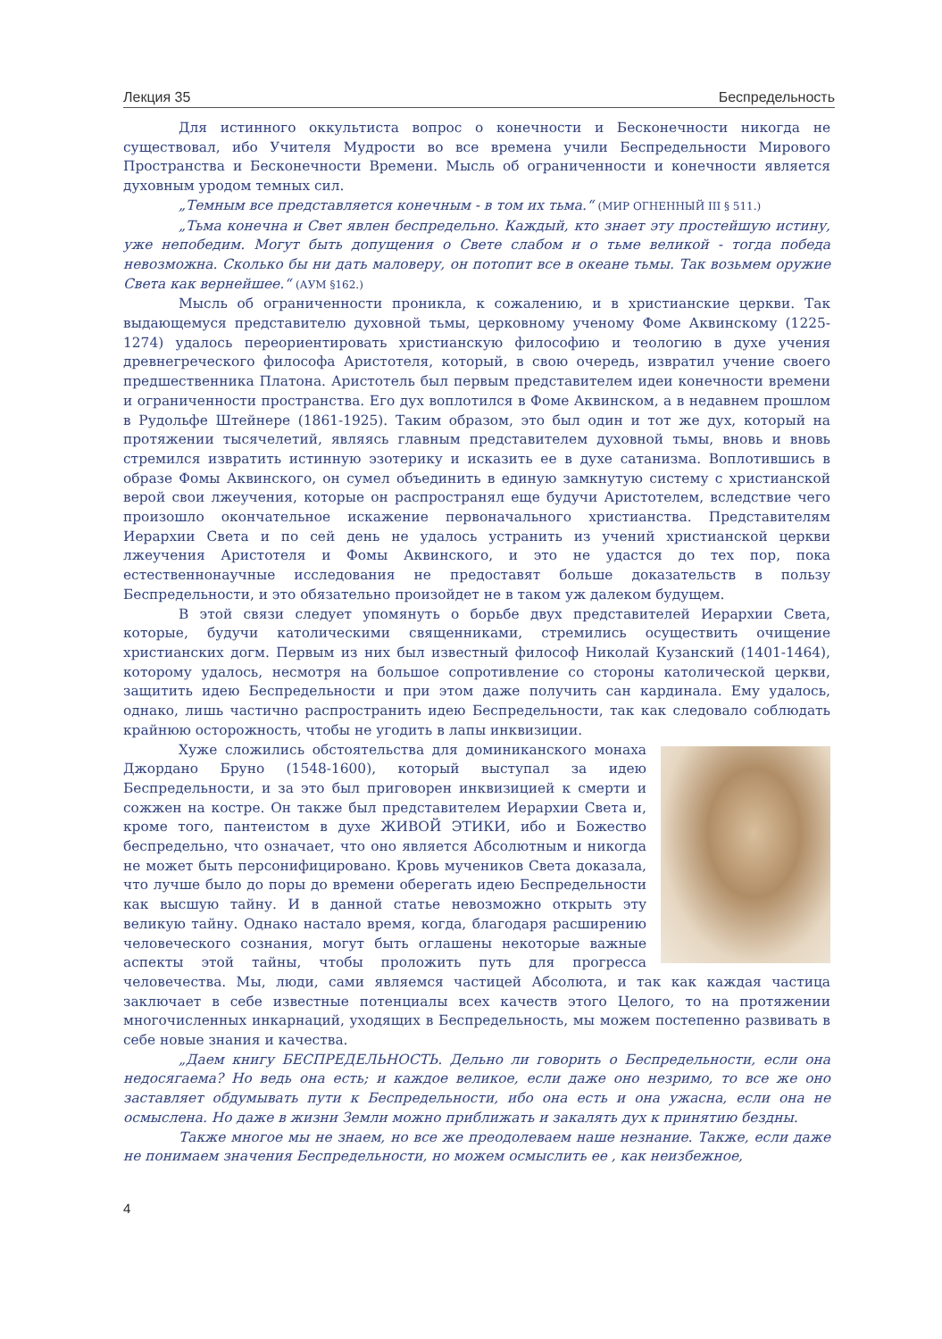Лекция 35 Беспредельность
Для истинного оккультиста вопрос о конечности и Бесконечности никогда не существовал, ибо Учителя Мудрости во все времена учили Беспредельности Мирового Пространства и Бесконечности Времени. Мысль об ограниченности и конечности является духовным уродом темных сил.
„Темным все представляется конечным - в том их тьма.“ (МИР ОГНЕННЫЙ III § 511.)
„Тьма конечна и Свет явлен беспредельно. Каждый, кто знает эту простейшую истину, уже непобедим. Могут быть допущения о Свете слабом и о тьме великой - тогда победа невозможна. Сколько бы ни дать маловеру, он потопит все в океане тьмы. Так возьмем оружие Света как вернейшее.“ (АУМ §162.)
Мысль об ограниченности проникла, к сожалению, и в христианские церкви. Так выдающемуся представителю духовной тьмы, церковному ученому Фоме Аквинскому (1225-1274) удалось переориентировать христианскую философию и теологию в духе учения древнегреческого философа Аристотеля, который, в свою очередь, извратил учение своего предшественника Платона. Аристотель был первым представителем идеи конечности времени и ограниченности пространства. Его дух воплотился в Фоме Аквинском, а в недавнем прошлом в Рудольфе Штейнере (1861-1925). Таким образом, это был один и тот же дух, который на протяжении тысячелетий, являясь главным представителем духовной тьмы, вновь и вновь стремился извратить истинную эзотерику и исказить ее в духе сатанизма. Воплотившись в образе Фомы Аквинского, он сумел объединить в единую замкнутую систему с христианской верой свои лжеучения, которые он распространял еще будучи Аристотелем, вследствие чего произошло окончательное искажение первоначального христианства. Представителям Иерархии Света и по сей день не удалось устранить из учений христианской церкви лжеучения Аристотеля и Фомы Аквинского, и это не удастся до тех пор, пока естественнонаучные исследования не предоставят больше доказательств в пользу Беспредельности, и это обязательно произойдет не в таком уж далеком будущем.
В этой связи следует упомянуть о борьбе двух представителей Иерархии Света, которые, будучи католическими священниками, стремились осуществить очищение христианских догм. Первым из них был известный философ Николай Кузанский (1401-1464), которому удалось, несмотря на большое сопротивление со стороны католической церкви, защитить идею Беспредельности и при этом даже получить сан кардинала. Ему удалось, однако, лишь частично распространить идею Беспредельности, так как следовало соблюдать крайнюю осторожность, чтобы не угодить в лапы инквизиции.
Хуже сложились обстоятельства для доминиканского монаха Джордано Бруно (1548-1600), который выступал за идею Беспредельности, и за это был приговорен инквизицией к смерти и сожжен на костре. Он также был представителем Иерархии Света и, кроме того, пантеистом в духе ЖИВОЙ ЭТИКИ, ибо и Божество беспредельно, что означает, что оно является Абсолютным и никогда не может быть персонифицировано. Кровь мучеников Света доказала, что лучше было до поры до времени оберегать идею Беспредельности как высшую тайну. И в данной статье невозможно открыть эту великую тайну. Однако настало время, когда, благодаря расширению человеческого сознания, могут быть оглашены некоторые важные аспекты этой тайны, чтобы проложить путь для прогресса человечества. Мы, люди, сами являемся частицей Абсолюта, и так как каждая частица заключает в себе известные потенциалы всех качеств этого Целого, то на протяжении многочисленных инкарнаций, уходящих в Беспредельность, мы можем постепенно развивать в себе новые знания и качества.
„Даем книгу БЕСПРЕДЕЛЬНОСТЬ. Дельно ли говорить о Беспредельности, если она недосягаема? Но ведь она есть; и каждое великое, если даже оно незримо, то все же оно заставляет обдумывать пути к Беспредельности, ибо она есть и она ужасна, если она не осмыслена. Но даже в жизни Земли можно приближать и закалять дух к принятию бездны.
Также многое мы не знаем, но все же преодолеваем наше незнание. Также, если даже не понимаем значения Беспредельности, но можем осмыслить ее , как неизбежное,
4